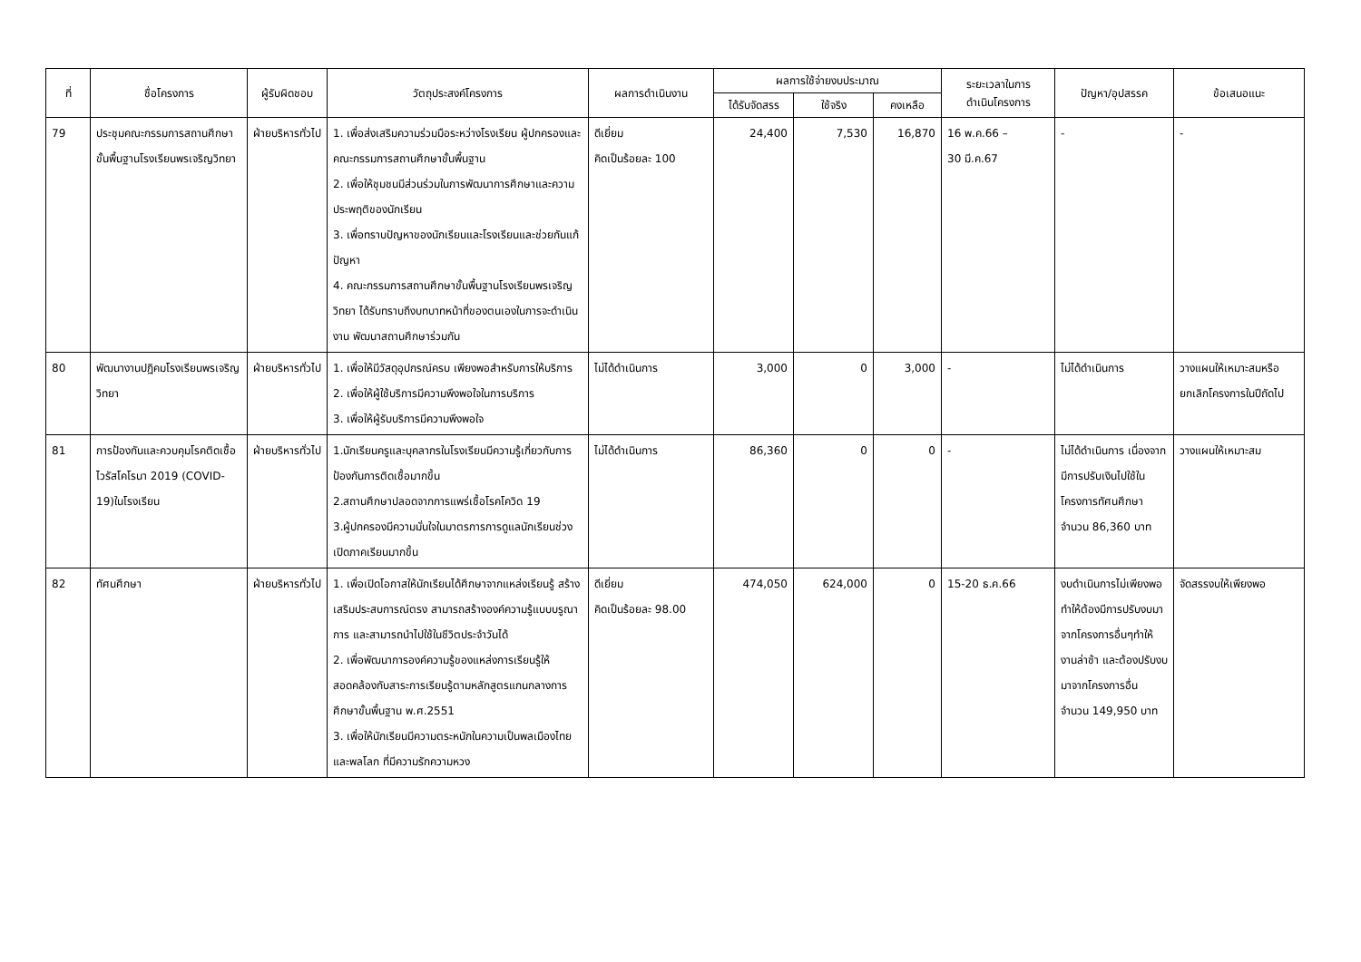| ที่ | ชื่อโครงการ | ผู้รับผิดชอบ | วัตถุประสงค์โครงการ | ผลการดำเนินงาน | ผลการใช้จ่ายงบประมาณ | | | ระยะเวลาในการ ดำเนินโครงการ | ปัญหา/อุปสรรค | ข้อเสนอแนะ |
| --- | --- | --- | --- | --- | --- | --- | --- | --- | --- | --- |
| | | | | | ได้รับจัดสรร | ใช้จริง | คงเหลือ | | | |
| 79 | ประชุมคณะกรรมการสถานศึกษาขั้นพื้นฐานโรงเรียนพรเจริญวิทยา | ฝ่ายบริหารทั่วไป | 1. เพื่อส่งเสริมความร่วมมือระหว่างโรงเรียน ผู้ปกครองและคณะกรรมการสถานศึกษาขั้นพื้นฐาน 2. เพื่อให้ชุมชนมีส่วนร่วมในการพัฒนาการศึกษาและความประพฤติของนักเรียน 3. เพื่อทราบปัญหาของนักเรียนและโรงเรียนและช่วยกันแก้ปัญหา 4. คณะกรรมการสถานศึกษาขั้นพื้นฐานโรงเรียนพรเจริญวิทยา ได้รับทราบถึงบทบาทหน้าที่ของตนเองในการจะดำเนินงาน พัฒนาสถานศึกษาร่วมกัน | ดีเยี่ยม คิดเป็นร้อยละ 100 | 24,400 | 7,530 | 16,870 | 16 พ.ค.66 – 30 มี.ค.67 | - | - |
| 80 | พัฒนางานปฏิคมโรงเรียนพรเจริญวิทยา | ฝ่ายบริหารทั่วไป | 1. เพื่อให้มีวัสดุอุปกรณ์ครบ เพียงพอสำหรับการให้บริการ 2. เพื่อให้ผู้ใช้บริการมีความพึงพอใจในการบริการ 3. เพื่อให้ผู้รับบริการมีความพึงพอใจ | ไม่ได้ดำเนินการ | 3,000 | 0 | 3,000 | - | ไม่ได้ดำเนินการ | วางแผนให้เหมาะสมหรือยกเลิกโครงการในปีถัดไป |
| 81 | การป้องกันและควบคุมโรคติดเชื้อไวรัสโคโรนา 2019 (COVID-19)ในโรงเรียน | ฝ่ายบริหารทั่วไป | 1.นักเรียนครูและบุคลากรในโรงเรียนมีความรู้เกี่ยวกับการป้องกันการติดเชื้อมากขึ้น 2.สถานศึกษาปลอดจากการแพร่เชื้อโรคโควิด 19 3.ผู้ปกครองมีความมั่นใจในมาตรการการดูแลนักเรียนช่วงเปิดภาคเรียนมากขึ้น | ไม่ได้ดำเนินการ | 86,360 | 0 | 0 | - | ไม่ได้ดำเนินการ เนื่องจากมีการปรับเงินไปใช้ในโครงการทัศนศึกษา จำนวน 86,360 บาท | วางแผนให้เหมาะสม |
| 82 | ทัศนศึกษา | ฝ่ายบริหารทั่วไป | 1. เพื่อเปิดโอกาสให้นักเรียนได้ศึกษาจากแหล่งเรียนรู้ สร้างเสริมประสบการณ์ตรง สามารถสร้างองค์ความรู้แบบบรูณาการ และสามารถนำไปใช้ในชีวิตประจำวันได้ 2. เพื่อพัฒนาการองค์ความรู้ของแหล่งการเรียนรู้ให้สอดคล้องกับสาระการเรียนรู้ตามหลักสูตรแกนกลางการศึกษาขั้นพื้นฐาน พ.ศ.2551 3. เพื่อให้นักเรียนมีความตระหนักในความเป็นพลเมืองไทยและพลโลก ที่มีความรักความหวง | ดีเยี่ยม คิดเป็นร้อยละ 98.00 | 474,050 | 624,000 | 0 | 15-20 ธ.ค.66 | งบดำเนินการไม่เพียงพอทำให้ต้องมีการปรับงบมาจากโครงการอื่นๆทำให้งานล่าช้า และต้องปรับงบมาจากโครงการอื่น จำนวน 149,950 บาท | จัดสรรงบให้เพียงพอ |